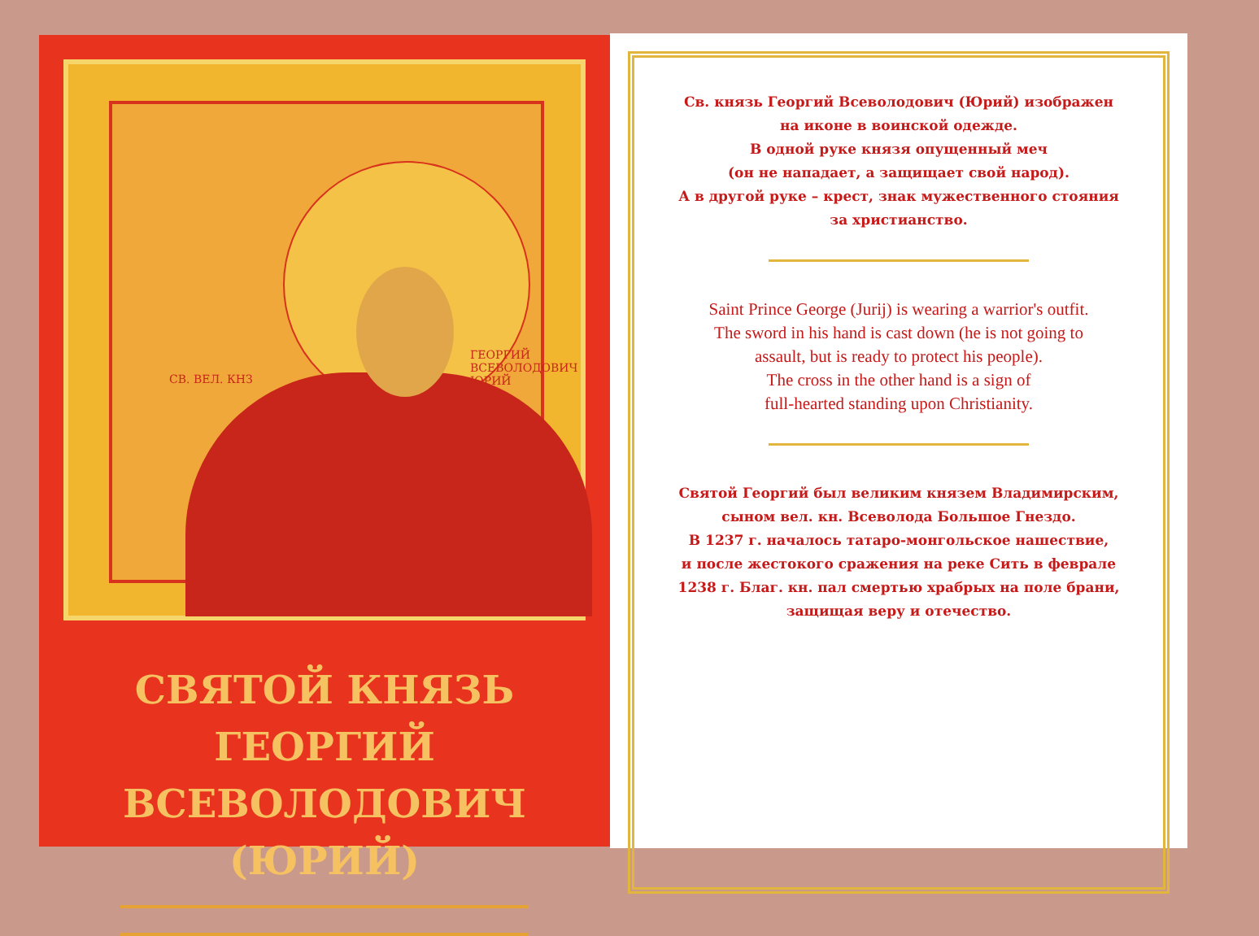СВ. ВЕЛ. КНЗ
ГЕОРГИЙ
ВСЕВОЛОДОВИЧ
ЮРИЙ
СВЯТОЙ КНЯЗЬ ГЕОРГИЙ
ВСЕВОЛОДОВИЧ (ЮРИЙ)
Св. князь Георгий Всеволодович (Юрий) изображен
на иконе в воинской одежде.
В одной руке князя опущенный меч
(он не нападает, а защищает свой народ).
А в другой руке – крест, знак мужественного стояния
за христианство.
Saint Prince George (Jurij) is wearing a warrior's outfit.
The sword in his hand is cast down (he is not going to
assault, but is ready to protect his people).
The cross in the other hand is a sign of
full-hearted standing upon Christianity.
Святой Георгий был великим князем Владимирским,
сыном вел. кн. Всеволода Большое Гнездо.
В 1237 г. началось татаро-монгольское нашествие,
и после жестокого сражения на реке Сить в феврале
1238 г. Благ. кн. пал смертью храбрых на поле брани,
защищая веру и отечество.